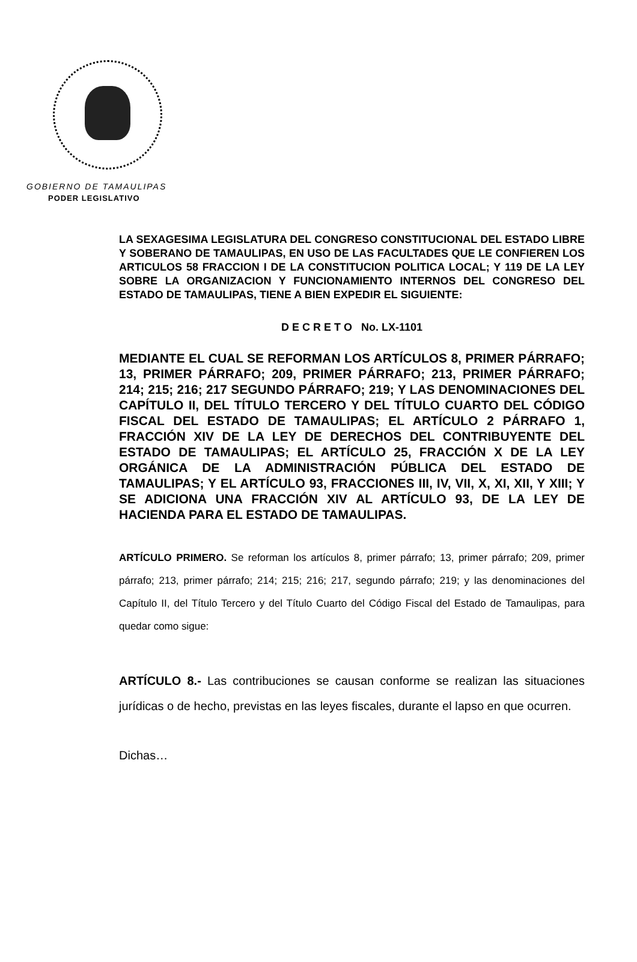GOBIERNO DE TAMAULIPAS
PODER LEGISLATIVO
LA SEXAGESIMA LEGISLATURA DEL CONGRESO CONSTITUCIONAL DEL ESTADO LIBRE Y SOBERANO DE TAMAULIPAS, EN USO DE LAS FACULTADES QUE LE CONFIEREN LOS ARTICULOS 58 FRACCION I DE LA CONSTITUCION POLITICA LOCAL; Y 119 DE LA LEY SOBRE LA ORGANIZACION Y FUNCIONAMIENTO INTERNOS DEL CONGRESO DEL ESTADO DE TAMAULIPAS, TIENE A BIEN EXPEDIR EL SIGUIENTE:
D E C R E T O No. LX-1101
MEDIANTE EL CUAL SE REFORMAN LOS ARTÍCULOS 8, PRIMER PÁRRAFO; 13, PRIMER PÁRRAFO; 209, PRIMER PÁRRAFO; 213, PRIMER PÁRRAFO; 214; 215; 216; 217 SEGUNDO PÁRRAFO; 219; Y LAS DENOMINACIONES DEL CAPÍTULO II, DEL TÍTULO TERCERO Y DEL TÍTULO CUARTO DEL CÓDIGO FISCAL DEL ESTADO DE TAMAULIPAS; EL ARTÍCULO 2 PÁRRAFO 1, FRACCIÓN XIV DE LA LEY DE DERECHOS DEL CONTRIBUYENTE DEL ESTADO DE TAMAULIPAS; EL ARTÍCULO 25, FRACCIÓN X DE LA LEY ORGÁNICA DE LA ADMINISTRACIÓN PÚBLICA DEL ESTADO DE TAMAULIPAS; Y EL ARTÍCULO 93, FRACCIONES III, IV, VII, X, XI, XII, Y XIII; Y SE ADICIONA UNA FRACCIÓN XIV AL ARTÍCULO 93, DE LA LEY DE HACIENDA PARA EL ESTADO DE TAMAULIPAS.
ARTÍCULO PRIMERO. Se reforman los artículos 8, primer párrafo; 13, primer párrafo; 209, primer párrafo; 213, primer párrafo; 214; 215; 216; 217, segundo párrafo; 219; y las denominaciones del Capítulo II, del Título Tercero y del Título Cuarto del Código Fiscal del Estado de Tamaulipas, para quedar como sigue:
ARTÍCULO 8.- Las contribuciones se causan conforme se realizan las situaciones jurídicas o de hecho, previstas en las leyes fiscales, durante el lapso en que ocurren.
Dichas…